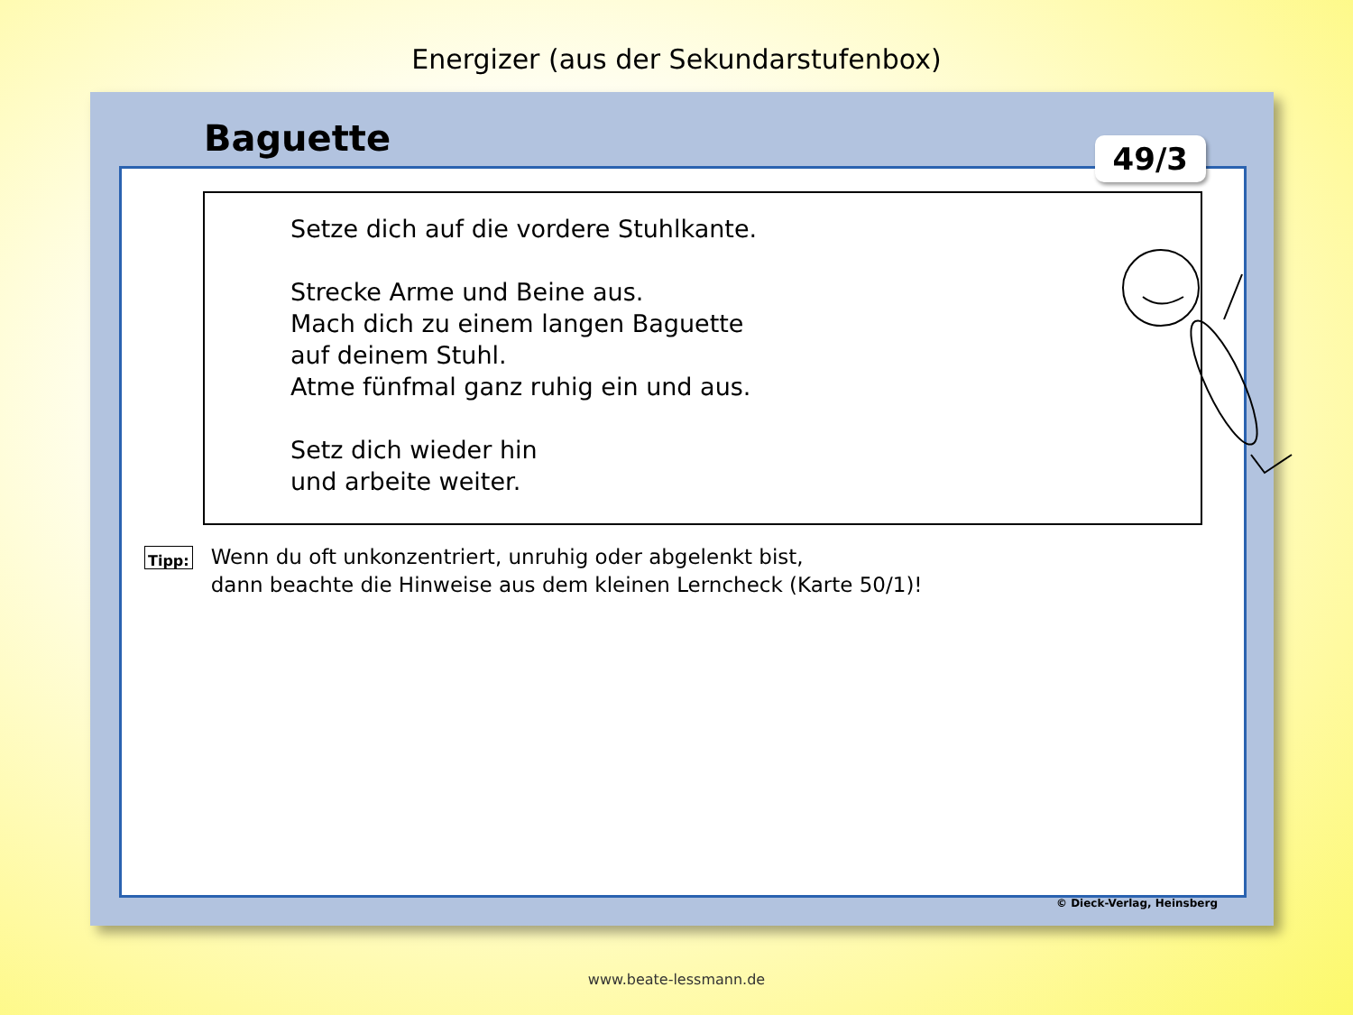Energizer (aus der Sekundarstufenbox)
Baguette
49/3
Setze dich auf die vordere Stuhlkante.
Strecke Arme und Beine aus.
Mach dich zu einem langen Baguette
auf deinem Stuhl.
Atme fünfmal ganz ruhig ein und aus.
Setz dich wieder hin
und arbeite weiter.
Tipp:
Wenn du oft unkonzentriert, unruhig oder abgelenkt bist,
dann beachte die Hinweise aus dem kleinen Lerncheck (Karte 50/1)!
© Dieck-Verlag, Heinsberg
www.beate-lessmann.de